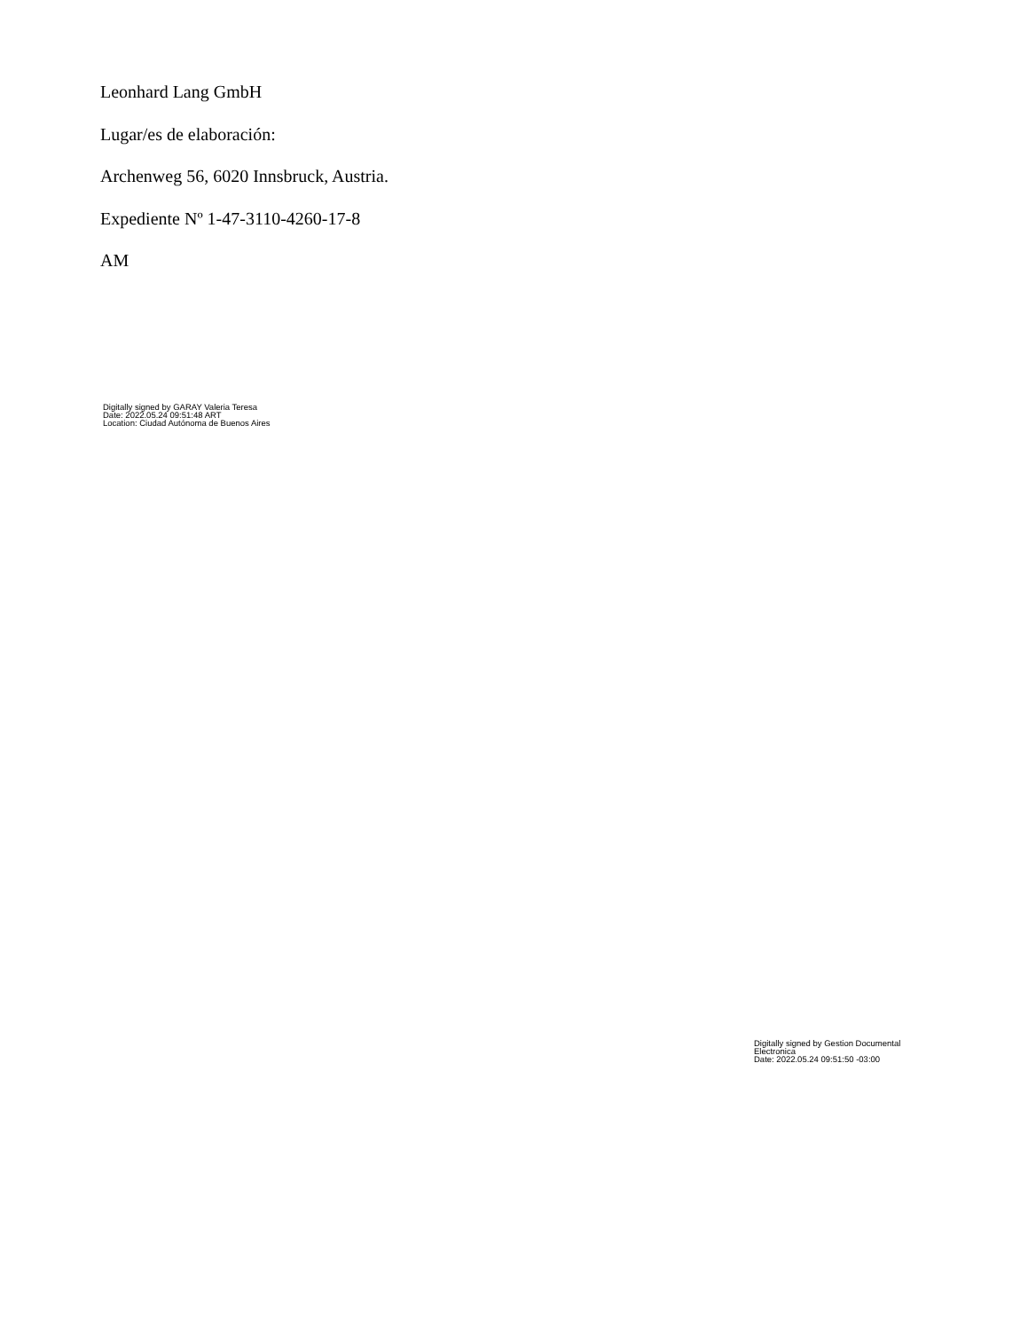Leonhard Lang GmbH
Lugar/es de elaboración:
Archenweg 56, 6020 Innsbruck, Austria.
Expediente Nº 1-47-3110-4260-17-8
AM
Digitally signed by GARAY Valeria Teresa
Date: 2022.05.24 09:51:48 ART
Location: Ciudad Autónoma de Buenos Aires
Digitally signed by Gestion Documental
Electronica
Date: 2022.05.24 09:51:50 -03:00